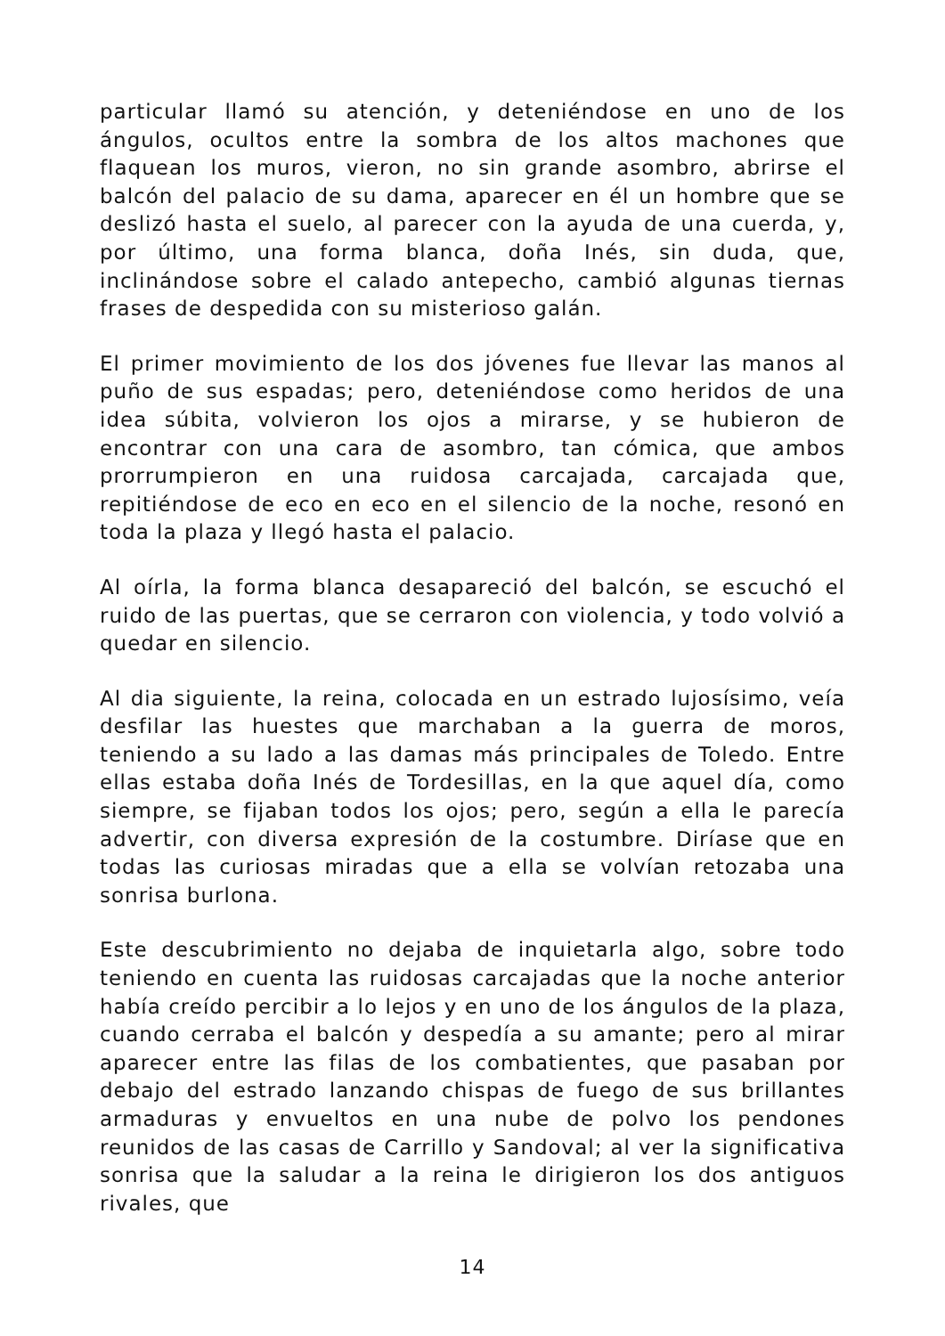particular llamó su atención, y deteniéndose en uno de los ángulos, ocultos entre la sombra de los altos machones que flaquean los muros, vieron, no sin grande asombro, abrirse el balcón del palacio de su dama, aparecer en él un hombre que se deslizó hasta el suelo, al parecer con la ayuda de una cuerda, y, por último, una forma blanca, doña Inés, sin duda, que, inclinándose sobre el calado antepecho, cambió algunas tiernas frases de despedida con su misterioso galán.
El primer movimiento de los dos jóvenes fue llevar las manos al puño de sus espadas; pero, deteniéndose como heridos de una idea súbita, volvieron los ojos a mirarse, y se hubieron de encontrar con una cara de asombro, tan cómica, que ambos prorrumpieron en una ruidosa carcajada, carcajada que, repitiéndose de eco en eco en el silencio de la noche, resonó en toda la plaza y llegó hasta el palacio.
Al oírla, la forma blanca desapareció del balcón, se escuchó el ruido de las puertas, que se cerraron con violencia, y todo volvió a quedar en silencio.
Al dia siguiente, la reina, colocada en un estrado lujosísimo, veía desfilar las huestes que marchaban a la guerra de moros, teniendo a su lado a las damas más principales de Toledo. Entre ellas estaba doña Inés de Tordesillas, en la que aquel día, como siempre, se fijaban todos los ojos; pero, según a ella le parecía advertir, con diversa expresión de la costumbre. Diríase que en todas las curiosas miradas que a ella se volvían retozaba una sonrisa burlona.
Este descubrimiento no dejaba de inquietarla algo, sobre todo teniendo en cuenta las ruidosas carcajadas que la noche anterior había creído percibir a lo lejos y en uno de los ángulos de la plaza, cuando cerraba el balcón y despedía a su amante; pero al mirar aparecer entre las filas de los combatientes, que pasaban por debajo del estrado lanzando chispas de fuego de sus brillantes armaduras y envueltos en una nube de polvo los pendones reunidos de las casas de Carrillo y Sandoval; al ver la significativa sonrisa que la saludar a la reina le dirigieron los dos antiguos rivales, que
14